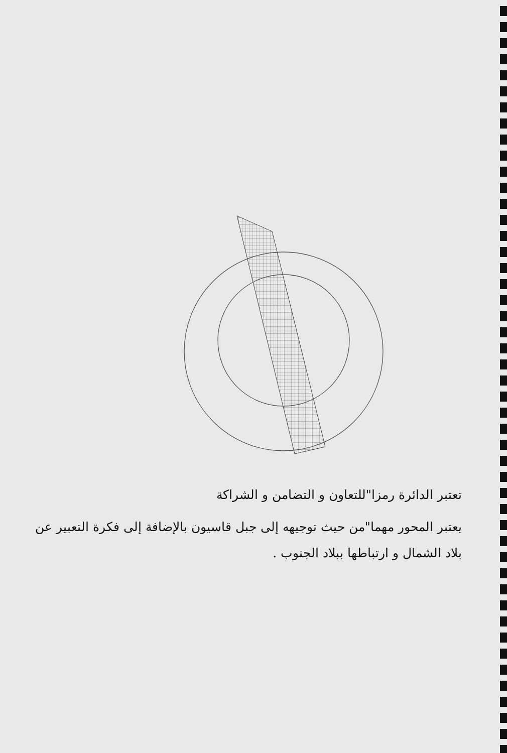تعتبر الدائرة رمزا"للتعاون و التضامن و الشراكة
يعتبر المحور مهما"من حيث توجيهه إلى جبل قاسيون بالإضافة إلى فكرة التعبير عن بلاد الشمال و ارتباطها ببلاد الجنوب .